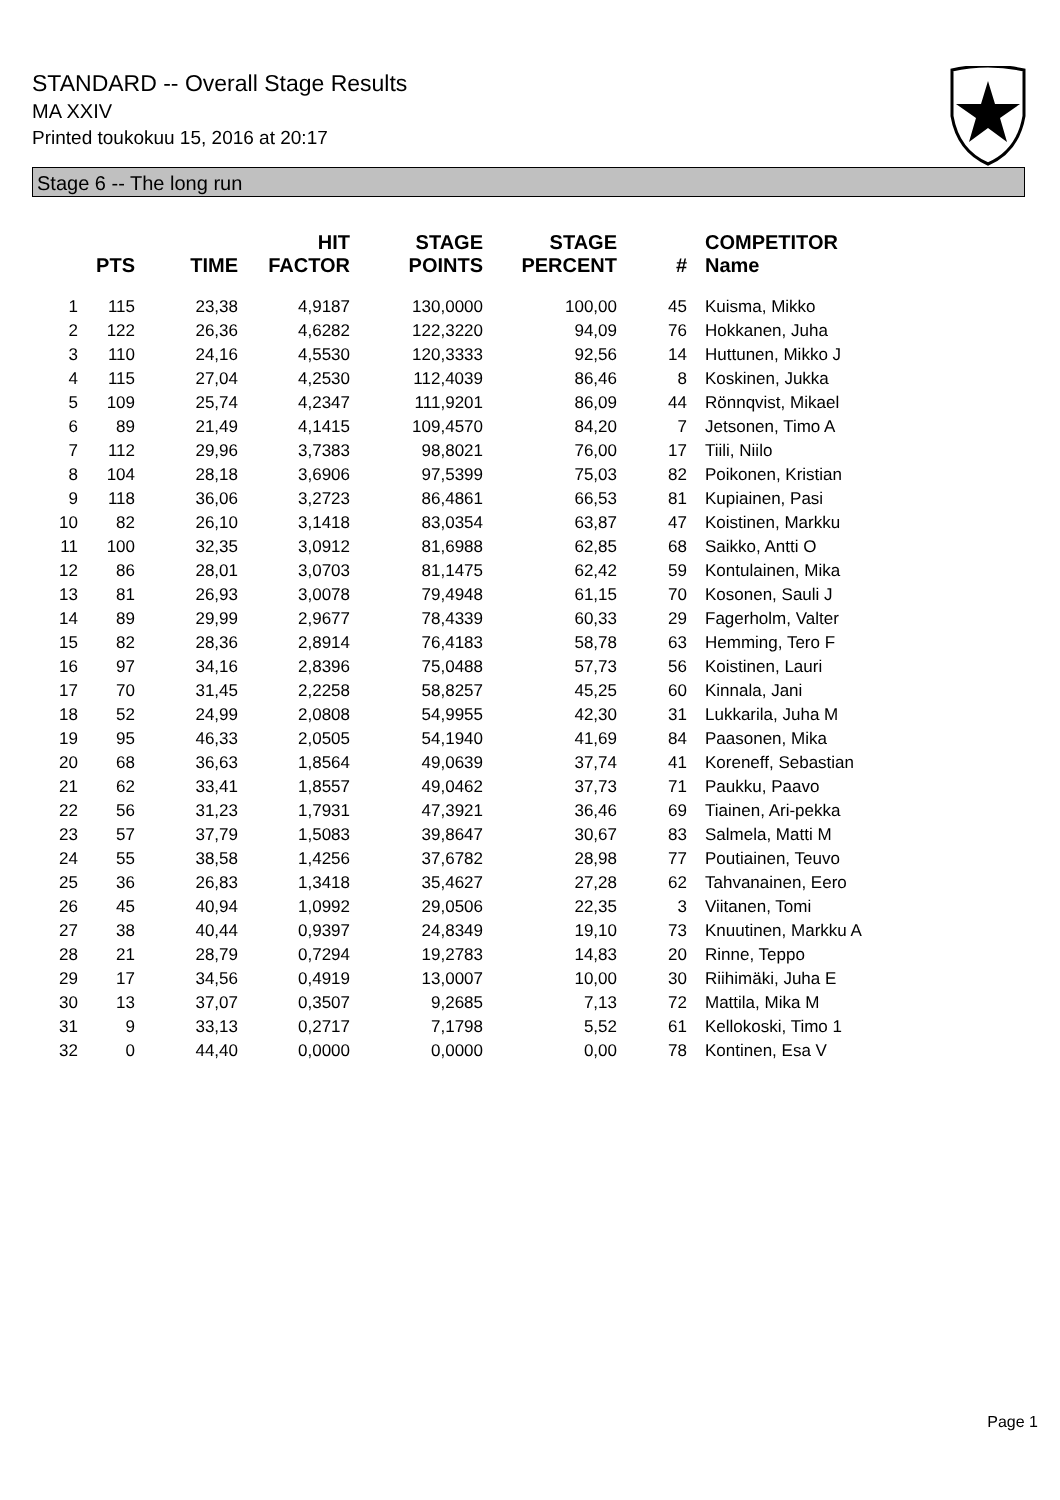STANDARD -- Overall Stage Results
MA XXIV
Printed toukokuu 15, 2016 at 20:17
Stage 6 -- The long run
| | PTS | TIME | HIT FACTOR | STAGE POINTS | STAGE PERCENT | # | COMPETITOR Name |
| --- | --- | --- | --- | --- | --- | --- | --- |
| 1 | 115 | 23,38 | 4,9187 | 130,0000 | 100,00 | 45 | Kuisma, Mikko |
| 2 | 122 | 26,36 | 4,6282 | 122,3220 | 94,09 | 76 | Hokkanen, Juha |
| 3 | 110 | 24,16 | 4,5530 | 120,3333 | 92,56 | 14 | Huttunen, Mikko J |
| 4 | 115 | 27,04 | 4,2530 | 112,4039 | 86,46 | 8 | Koskinen, Jukka |
| 5 | 109 | 25,74 | 4,2347 | 111,9201 | 86,09 | 44 | Rönnqvist, Mikael |
| 6 | 89 | 21,49 | 4,1415 | 109,4570 | 84,20 | 7 | Jetsonen, Timo A |
| 7 | 112 | 29,96 | 3,7383 | 98,8021 | 76,00 | 17 | Tiili, Niilo |
| 8 | 104 | 28,18 | 3,6906 | 97,5399 | 75,03 | 82 | Poikonen, Kristian |
| 9 | 118 | 36,06 | 3,2723 | 86,4861 | 66,53 | 81 | Kupiainen, Pasi |
| 10 | 82 | 26,10 | 3,1418 | 83,0354 | 63,87 | 47 | Koistinen, Markku |
| 11 | 100 | 32,35 | 3,0912 | 81,6988 | 62,85 | 68 | Saikko, Antti O |
| 12 | 86 | 28,01 | 3,0703 | 81,1475 | 62,42 | 59 | Kontulainen, Mika |
| 13 | 81 | 26,93 | 3,0078 | 79,4948 | 61,15 | 70 | Kosonen, Sauli J |
| 14 | 89 | 29,99 | 2,9677 | 78,4339 | 60,33 | 29 | Fagerholm, Valter |
| 15 | 82 | 28,36 | 2,8914 | 76,4183 | 58,78 | 63 | Hemming, Tero F |
| 16 | 97 | 34,16 | 2,8396 | 75,0488 | 57,73 | 56 | Koistinen, Lauri |
| 17 | 70 | 31,45 | 2,2258 | 58,8257 | 45,25 | 60 | Kinnala, Jani |
| 18 | 52 | 24,99 | 2,0808 | 54,9955 | 42,30 | 31 | Lukkarila, Juha M |
| 19 | 95 | 46,33 | 2,0505 | 54,1940 | 41,69 | 84 | Paasonen, Mika |
| 20 | 68 | 36,63 | 1,8564 | 49,0639 | 37,74 | 41 | Koreneff, Sebastian |
| 21 | 62 | 33,41 | 1,8557 | 49,0462 | 37,73 | 71 | Paukku, Paavo |
| 22 | 56 | 31,23 | 1,7931 | 47,3921 | 36,46 | 69 | Tiainen, Ari-pekka |
| 23 | 57 | 37,79 | 1,5083 | 39,8647 | 30,67 | 83 | Salmela, Matti M |
| 24 | 55 | 38,58 | 1,4256 | 37,6782 | 28,98 | 77 | Poutiainen, Teuvo |
| 25 | 36 | 26,83 | 1,3418 | 35,4627 | 27,28 | 62 | Tahvanainen, Eero |
| 26 | 45 | 40,94 | 1,0992 | 29,0506 | 22,35 | 3 | Viitanen, Tomi |
| 27 | 38 | 40,44 | 0,9397 | 24,8349 | 19,10 | 73 | Knuutinen, Markku A |
| 28 | 21 | 28,79 | 0,7294 | 19,2783 | 14,83 | 20 | Rinne, Teppo |
| 29 | 17 | 34,56 | 0,4919 | 13,0007 | 10,00 | 30 | Riihimäki, Juha E |
| 30 | 13 | 37,07 | 0,3507 | 9,2685 | 7,13 | 72 | Mattila, Mika M |
| 31 | 9 | 33,13 | 0,2717 | 7,1798 | 5,52 | 61 | Kellokoski, Timo 1 |
| 32 | 0 | 44,40 | 0,0000 | 0,0000 | 0,00 | 78 | Kontinen, Esa V |
Page 1